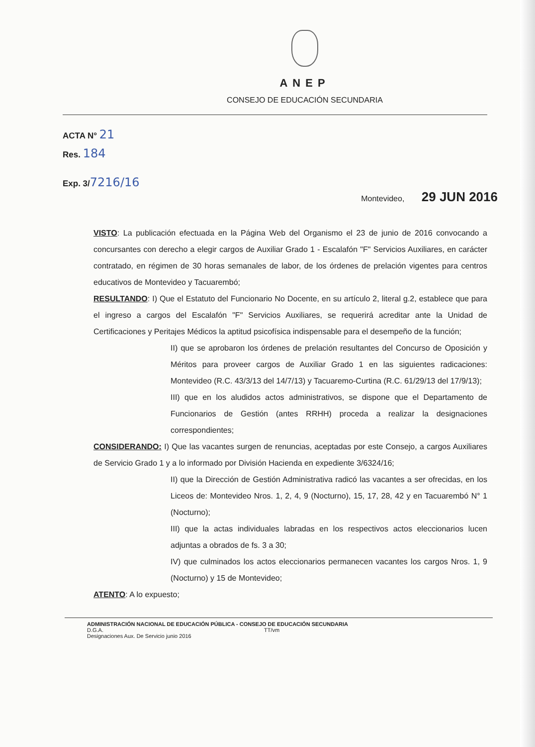ANEP
CONSEJO DE EDUCACIÓN SECUNDARIA
ACTA N° 21
Res. 184
Exp. 3/7216/16
Montevideo, 29 JUN 2016
VISTO: La publicación efectuada en la Página Web del Organismo el 23 de junio de 2016 convocando a concursantes con derecho a elegir cargos de Auxiliar Grado 1 - Escalafón "F" Servicios Auxiliares, en carácter contratado, en régimen de 30 horas semanales de labor, de los órdenes de prelación vigentes para centros educativos de Montevideo y Tacuarembó;
RESULTANDO: I) Que el Estatuto del Funcionario No Docente, en su artículo 2, literal g.2, establece que para el ingreso a cargos del Escalafón "F" Servicios Auxiliares, se requerirá acreditar ante la Unidad de Certificaciones y Peritajes Médicos la aptitud psicofísica indispensable para el desempeño de la función;
II) que se aprobaron los órdenes de prelación resultantes del Concurso de Oposición y Méritos para proveer cargos de Auxiliar Grado 1 en las siguientes radicaciones: Montevideo (R.C. 43/3/13 del 14/7/13) y Tacuaremo-Curtina (R.C. 61/29/13 del 17/9/13);
III) que en los aludidos actos administrativos, se dispone que el Departamento de Funcionarios de Gestión (antes RRHH) proceda a realizar la designaciones correspondientes;
CONSIDERANDO: I) Que las vacantes surgen de renuncias, aceptadas por este Consejo, a cargos Auxiliares de Servicio Grado 1 y a lo informado por División Hacienda en expediente 3/6324/16;
II) que la Dirección de Gestión Administrativa radicó las vacantes a ser ofrecidas, en los Liceos de: Montevideo Nros. 1, 2, 4, 9 (Nocturno), 15, 17, 28, 42 y en Tacuarembó N° 1 (Nocturno);
III) que la actas individuales labradas en los respectivos actos eleccionarios lucen adjuntas a obrados de fs. 3 a 30;
IV) que culminados los actos eleccionarios permanecen vacantes los cargos Nros. 1, 9 (Nocturno) y 15 de Montevideo;
ATENTO: A lo expuesto;
ADMINISTRACIÓN NACIONAL DE EDUCACIÓN PÚBLICA - CONSEJO DE EDUCACIÓN SECUNDARIA
D.G.A. TT/vm
Designaciones Aux. De Servicio junio 2016